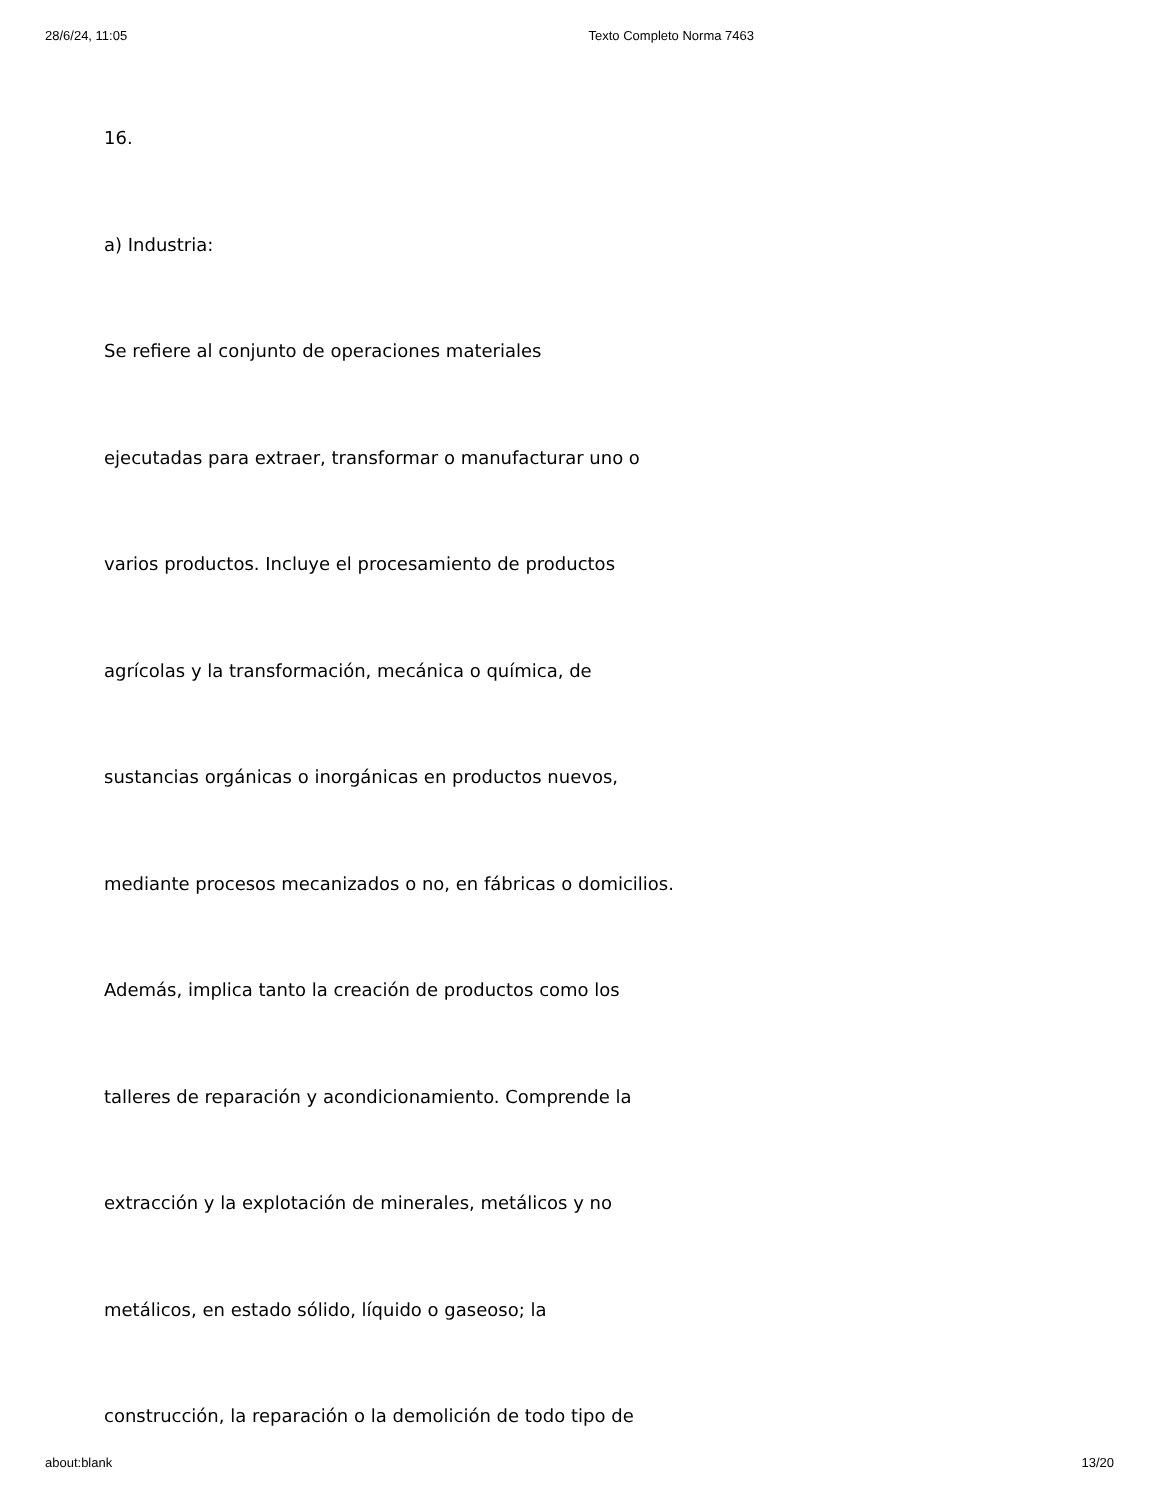28/6/24, 11:05 Texto Completo Norma 7463
16.
a) Industria:
Se refiere al conjunto de operaciones materiales
ejecutadas para extraer, transformar o manufacturar uno o
varios productos. Incluye el procesamiento de productos
agrícolas y la transformación, mecánica o química, de
sustancias orgánicas o inorgánicas en productos nuevos,
mediante procesos mecanizados o no, en fábricas o domicilios.
Además, implica tanto la creación de productos como los
talleres de reparación y acondicionamiento. Comprende la
extracción y la explotación de minerales, metálicos y no
metálicos, en estado sólido, líquido o gaseoso; la
construcción, la reparación o la demolición de todo tipo de
about:blank 13/20